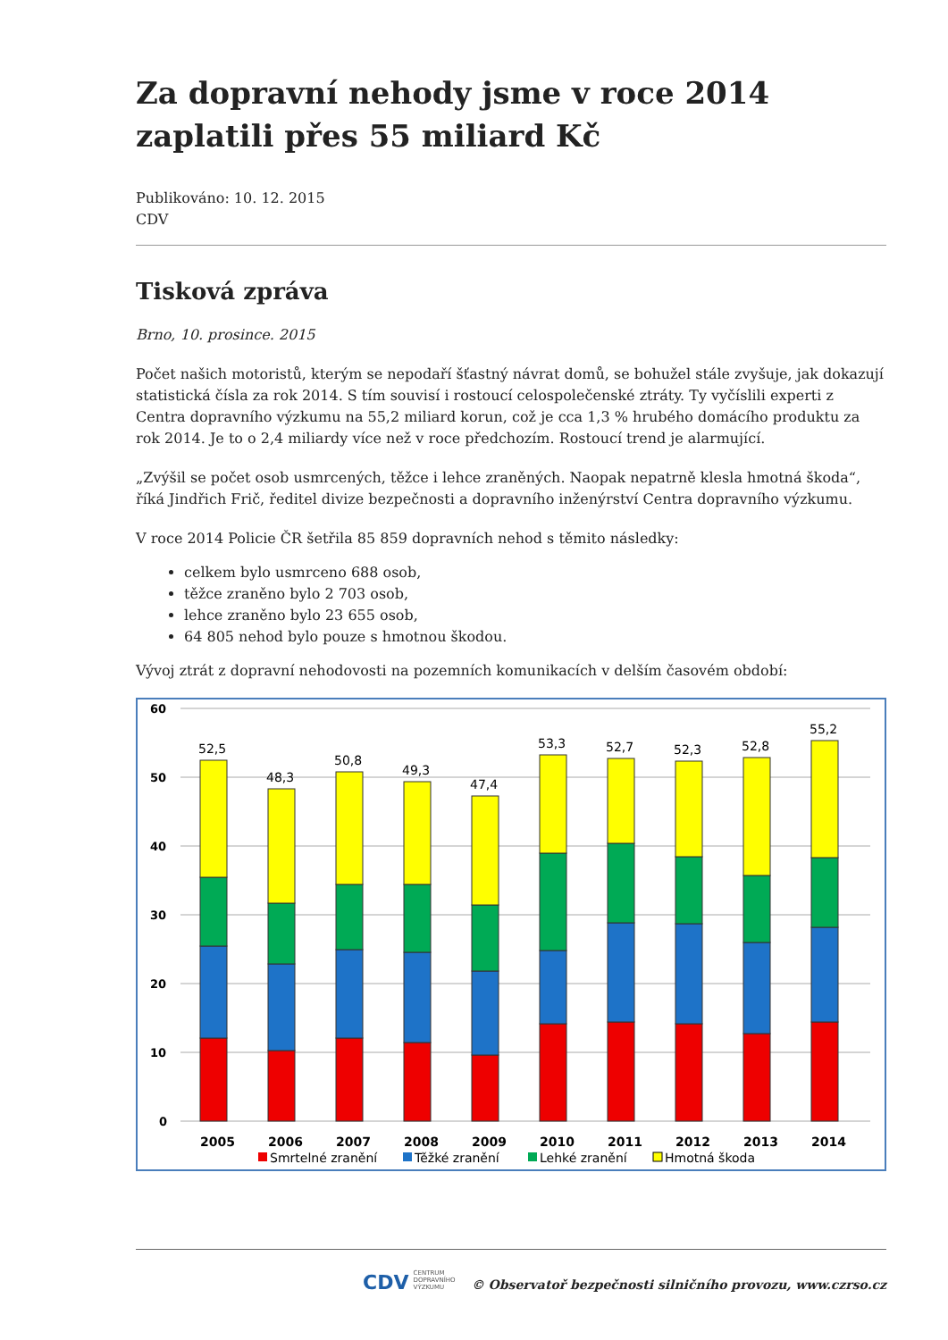Za dopravní nehody jsme v roce 2014 zaplatili přes 55 miliard Kč
Publikováno: 10. 12. 2015
CDV
Tisková zpráva
Brno, 10. prosince. 2015
Počet našich motoristů, kterým se nepodaří šťastný návrat domů, se bohužel stále zvyšuje, jak dokazují statistická čísla za rok 2014. S tím souvisí i rostoucí celospolečenské ztráty. Ty vyčíslili experti z Centra dopravního výzkumu na 55,2 miliard korun, což je cca 1,3 % hrubého domácího produktu za rok 2014. Je to o 2,4 miliardy více než v roce předchozím. Rostoucí trend je alarmující.
„Zvýšil se počet osob usmrcených, těžce i lehce zraněných. Naopak nepatrně klesla hmotná škoda“, říká Jindřich Frič, ředitel divize bezpečnosti a dopravního inženýrství Centra dopravního výzkumu.
V roce 2014 Policie ČR šetřila 85 859 dopravních nehod s těmito následky:
celkem bylo usmrceno 688 osob,
těžce zraněno bylo 2 703 osob,
lehce zraněno bylo 23 655 osob,
64 805 nehod bylo pouze s hmotnou škodou.
Vývoj ztrát z dopravní nehodovosti na pozemních komunikacích v delším časovém období:
60
50
40
30
20
10
0
2005
2006
2007
2008
2009
2010
2011
2012
2013
2014
Smrtelné zranění
Těžké zranění
Lehké zranění
Hmotná škoda
52,5
48,3
50,8
49,3
47,4
53,3
52,7
52,3
52,8
55,2
CDV CENTRUM DOPRAVNÍHO VÝZKUMU © Observatoř bezpečnosti silničního provozu, www.czrso.cz